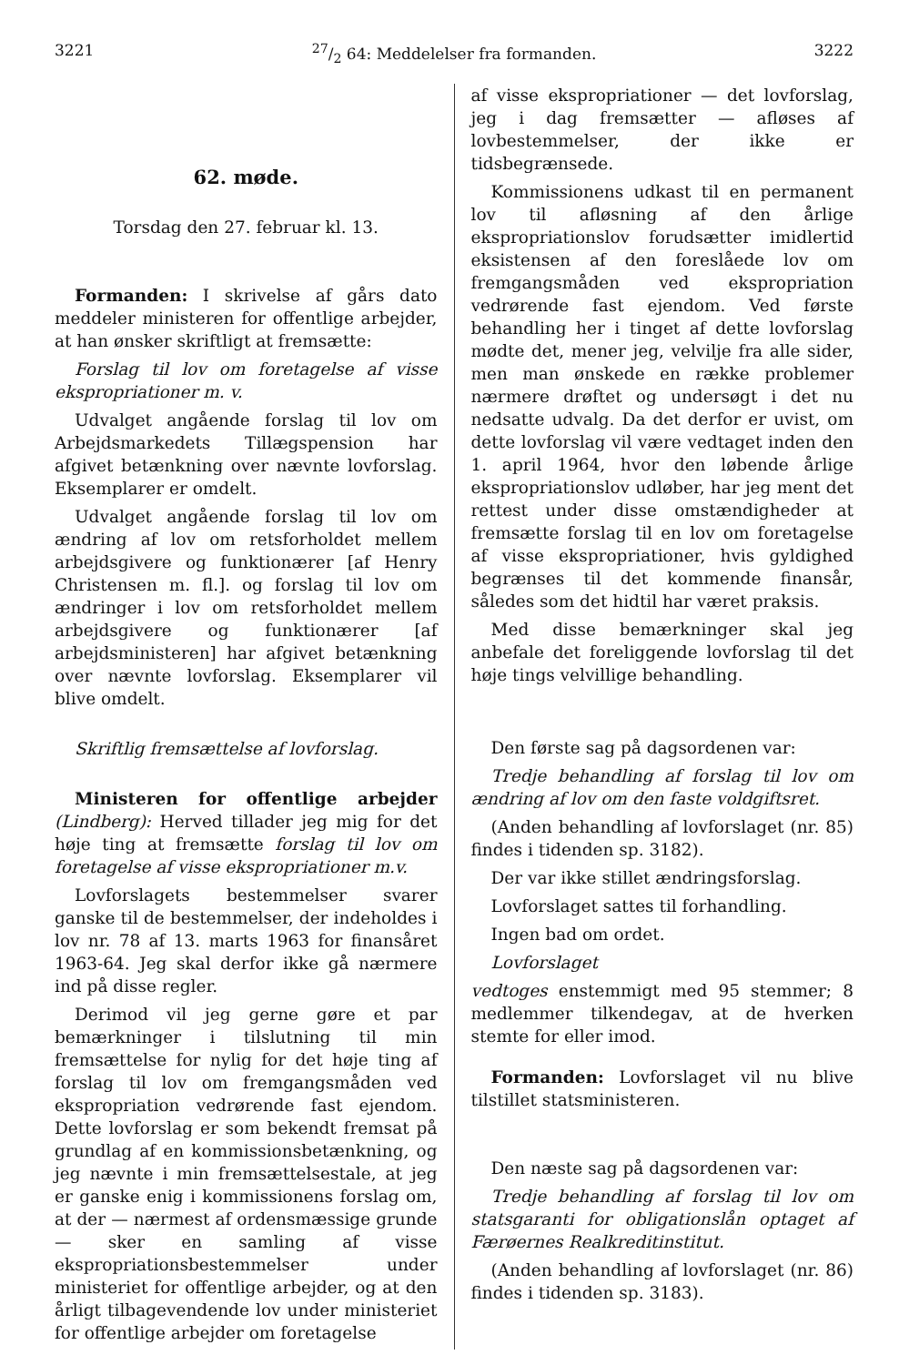322127/2 64: Meddelelser fra formanden. 3222
62. møde.
Torsdag den 27. februar kl. 13.
Formanden: I skrivelse af gårs dato meddeler ministeren for offentlige arbejder, at han ønsker skriftligt at fremsætte:
Forslag til lov om foretagelse af visse ekspropriationer m. v.
Udvalget angående forslag til lov om Arbejdsmarkedets Tillægspension har afgivet betænkning over nævnte lovforslag. Eksemplarer er omdelt.
Udvalget angående forslag til lov om ændring af lov om retsforholdet mellem arbejdsgivere og funktionærer [af Henry Christensen m. fl.]. og forslag til lov om ændringer i lov om retsforholdet mellem arbejdsgivere og funktionærer [af arbejdsministeren] har afgivet betænkning over nævnte lovforslag. Eksemplarer vil blive omdelt.
Skriftlig fremsættelse af lovforslag.
Ministeren for offentlige arbejder (Lindberg): Herved tillader jeg mig for det høje ting at fremsætte forslag til lov om foretagelse af visse ekspropriationer m.v.
Lovforslagets bestemmelser svarer ganske til de bestemmelser, der indeholdes i lov nr. 78 af 13. marts 1963 for finansåret 1963-64. Jeg skal derfor ikke gå nærmere ind på disse regler.
Derimod vil jeg gerne gøre et par bemærkninger i tilslutning til min fremsættelse for nylig for det høje ting af forslag til lov om fremgangsmåden ved ekspropriation vedrørende fast ejendom. Dette lovforslag er som bekendt fremsat på grundlag af en kommissionsbetænkning, og jeg nævnte i min fremsættelsestale, at jeg er ganske enig i kommissionens forslag om, at der — nærmest af ordensmæssige grunde — sker en samling af visse ekspropriationsbestemmelser under ministeriet for offentlige arbejder, og at den årligt tilbagevendende lov under ministeriet for offentlige arbejder om foretagelse
af visse ekspropriationer — det lovforslag, jeg i dag fremsætter — afløses af lovbestemmelser, der ikke er tidsbegrænsede.
Kommissionens udkast til en permanent lov til afløsning af den årlige ekspropriationslov forudsætter imidlertid eksistensen af den foreslåede lov om fremgangsmåden ved ekspropriation vedrørende fast ejendom. Ved første behandling her i tinget af dette lovforslag mødte det, mener jeg, velvilje fra alle sider, men man ønskede en række problemer nærmere drøftet og undersøgt i det nu nedsatte udvalg. Da det derfor er uvist, om dette lovforslag vil være vedtaget inden den 1. april 1964, hvor den løbende årlige ekspropriationslov udløber, har jeg ment det rettest under disse omstændigheder at fremsætte forslag til en lov om foretagelse af visse ekspropriationer, hvis gyldighed begrænses til det kommende finansår, således som det hidtil har været praksis.
Med disse bemærkninger skal jeg anbefale det foreliggende lovforslag til det høje tings velvillige behandling.
Den første sag på dagsordenen var:
Tredje behandling af forslag til lov om ændring af lov om den faste voldgiftsret.
(Anden behandling af lovforslaget (nr. 85) findes i tidenden sp. 3182).
Der var ikke stillet ændringsforslag.
Lovforslaget sattes til forhandling.
Ingen bad om ordet.
Lovforslaget
vedtoges enstemmigt med 95 stemmer; 8 medlemmer tilkendegav, at de hverken stemte for eller imod.
Formanden: Lovforslaget vil nu blive tilstillet statsministeren.
Den næste sag på dagsordenen var:
Tredje behandling af forslag til lov om statsgaranti for obligationslån optaget af Færøernes Realkreditinstitut.
(Anden behandling af lovforslaget (nr. 86) findes i tidenden sp. 3183).